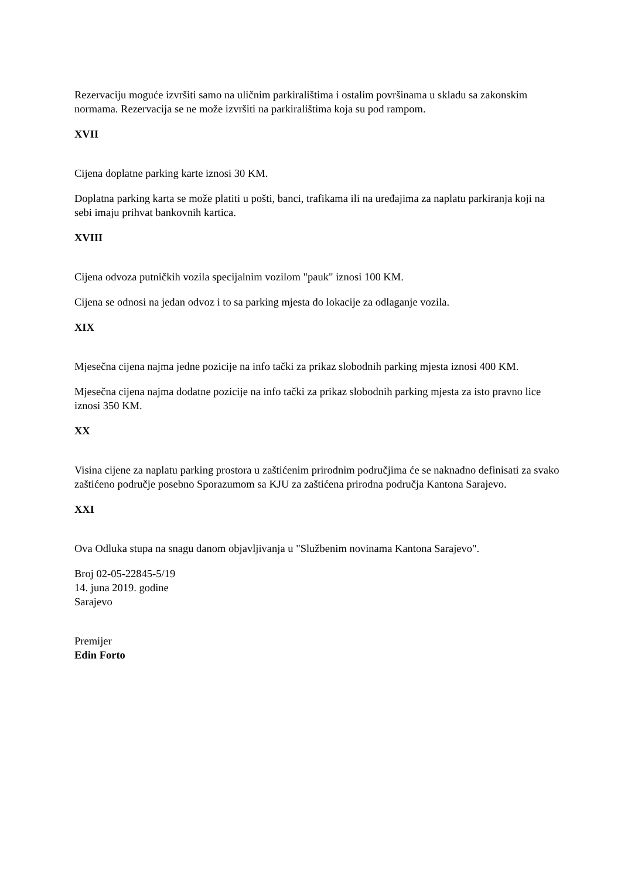Rezervaciju moguće izvršiti samo na uličnim parkiralištima i ostalim površinama u skladu sa zakonskim normama. Rezervacija se ne može izvršiti na parkiralištima koja su pod rampom.
XVII
Cijena doplatne parking karte iznosi 30 KM.
Doplatna parking karta se može platiti u pošti, banci, trafikama ili na uređajima za naplatu parkiranja koji na sebi imaju prihvat bankovnih kartica.
XVIII
Cijena odvoza putničkih vozila specijalnim vozilom "pauk" iznosi 100 KM.
Cijena se odnosi na jedan odvoz i to sa parking mjesta do lokacije za odlaganje vozila.
XIX
Mjesečna cijena najma jedne pozicije na info tački za prikaz slobodnih parking mjesta iznosi 400 KM.
Mjesečna cijena najma dodatne pozicije na info tački za prikaz slobodnih parking mjesta za isto pravno lice iznosi 350 KM.
XX
Visina cijene za naplatu parking prostora u zaštićenim prirodnim područjima će se naknadno definisati za svako zaštićeno područje posebno Sporazumom sa KJU za zaštićena prirodna područja Kantona Sarajevo.
XXI
Ova Odluka stupa na snagu danom objavljivanja u "Službenim novinama Kantona Sarajevo".
Broj 02-05-22845-5/19
14. juna 2019. godine
Sarajevo
Premijer
Edin Forto